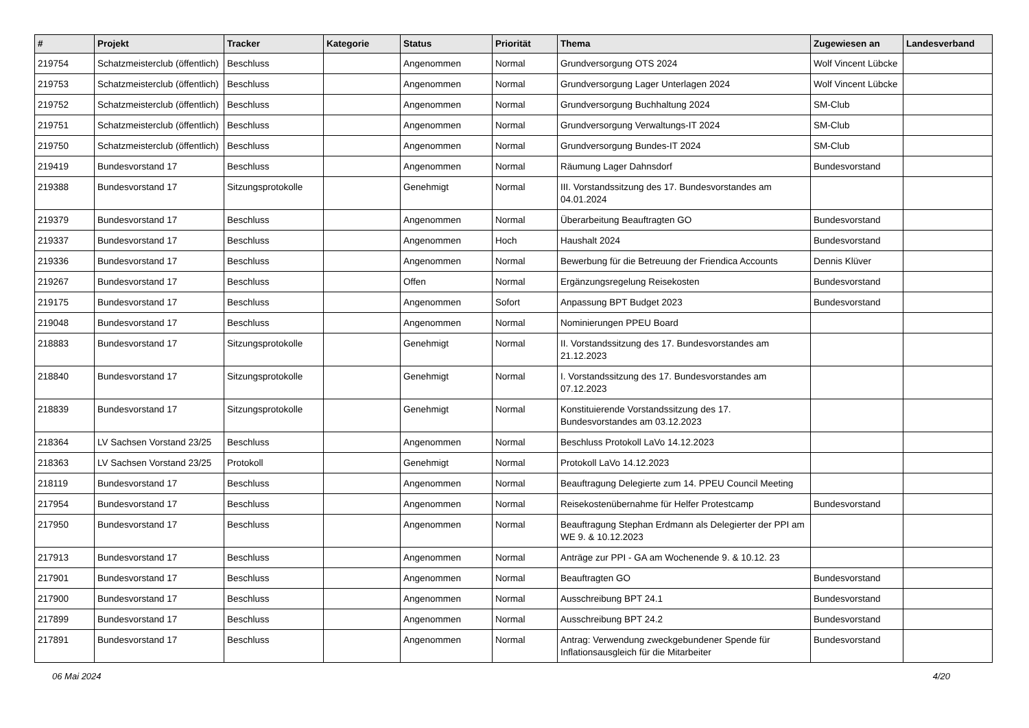| # | Projekt | Tracker | Kategorie | Status | Priorität | Thema | Zugewiesen an | Landesverband |
| --- | --- | --- | --- | --- | --- | --- | --- | --- |
| 219754 | Schatzmeisterclub (öffentlich) | Beschluss | | Angenommen | Normal | Grundversorgung OTS 2024 | Wolf Vincent Lübcke | |
| 219753 | Schatzmeisterclub (öffentlich) | Beschluss | | Angenommen | Normal | Grundversorgung Lager Unterlagen 2024 | Wolf Vincent Lübcke | |
| 219752 | Schatzmeisterclub (öffentlich) | Beschluss | | Angenommen | Normal | Grundversorgung Buchhaltung 2024 | SM-Club | |
| 219751 | Schatzmeisterclub (öffentlich) | Beschluss | | Angenommen | Normal | Grundversorgung Verwaltungs-IT 2024 | SM-Club | |
| 219750 | Schatzmeisterclub (öffentlich) | Beschluss | | Angenommen | Normal | Grundversorgung Bundes-IT 2024 | SM-Club | |
| 219419 | Bundesvorstand 17 | Beschluss | | Angenommen | Normal | Räumung Lager Dahnsdorf | Bundesvorstand | |
| 219388 | Bundesvorstand 17 | Sitzungsprotokolle | | Genehmigt | Normal | III. Vorstandssitzung des 17. Bundesvorstandes am 04.01.2024 | | |
| 219379 | Bundesvorstand 17 | Beschluss | | Angenommen | Normal | Überarbeitung Beauftragten GO | Bundesvorstand | |
| 219337 | Bundesvorstand 17 | Beschluss | | Angenommen | Hoch | Haushalt 2024 | Bundesvorstand | |
| 219336 | Bundesvorstand 17 | Beschluss | | Angenommen | Normal | Bewerbung für die Betreuung der Friendica Accounts | Dennis Klüver | |
| 219267 | Bundesvorstand 17 | Beschluss | | Offen | Normal | Ergänzungsregelung Reisekosten | Bundesvorstand | |
| 219175 | Bundesvorstand 17 | Beschluss | | Angenommen | Sofort | Anpassung BPT Budget 2023 | Bundesvorstand | |
| 219048 | Bundesvorstand 17 | Beschluss | | Angenommen | Normal | Nominierungen PPEU Board | | |
| 218883 | Bundesvorstand 17 | Sitzungsprotokolle | | Genehmigt | Normal | II. Vorstandssitzung des 17. Bundesvorstandes am 21.12.2023 | | |
| 218840 | Bundesvorstand 17 | Sitzungsprotokolle | | Genehmigt | Normal | I. Vorstandssitzung des 17. Bundesvorstandes am 07.12.2023 | | |
| 218839 | Bundesvorstand 17 | Sitzungsprotokolle | | Genehmigt | Normal | Konstituierende Vorstandssitzung des 17. Bundesvorstandes am 03.12.2023 | | |
| 218364 | LV Sachsen Vorstand 23/25 | Beschluss | | Angenommen | Normal | Beschluss Protokoll LaVo 14.12.2023 | | |
| 218363 | LV Sachsen Vorstand 23/25 | Protokoll | | Genehmigt | Normal | Protokoll LaVo 14.12.2023 | | |
| 218119 | Bundesvorstand 17 | Beschluss | | Angenommen | Normal | Beauftragung Delegierte zum 14. PPEU Council Meeting | | |
| 217954 | Bundesvorstand 17 | Beschluss | | Angenommen | Normal | Reisekostenübernahme für Helfer Protestcamp | Bundesvorstand | |
| 217950 | Bundesvorstand 17 | Beschluss | | Angenommen | Normal | Beauftragung Stephan Erdmann als Delegierter der PPI am WE 9. & 10.12.2023 | | |
| 217913 | Bundesvorstand 17 | Beschluss | | Angenommen | Normal | Anträge zur PPI - GA am Wochenende 9. & 10.12. 23 | | |
| 217901 | Bundesvorstand 17 | Beschluss | | Angenommen | Normal | Beauftragten GO | Bundesvorstand | |
| 217900 | Bundesvorstand 17 | Beschluss | | Angenommen | Normal | Ausschreibung BPT 24.1 | Bundesvorstand | |
| 217899 | Bundesvorstand 17 | Beschluss | | Angenommen | Normal | Ausschreibung BPT 24.2 | Bundesvorstand | |
| 217891 | Bundesvorstand 17 | Beschluss | | Angenommen | Normal | Antrag: Verwendung zweckgebundener Spende für Inflationsausgleich für die Mitarbeiter | Bundesvorstand | |
06 Mai 2024 4/20